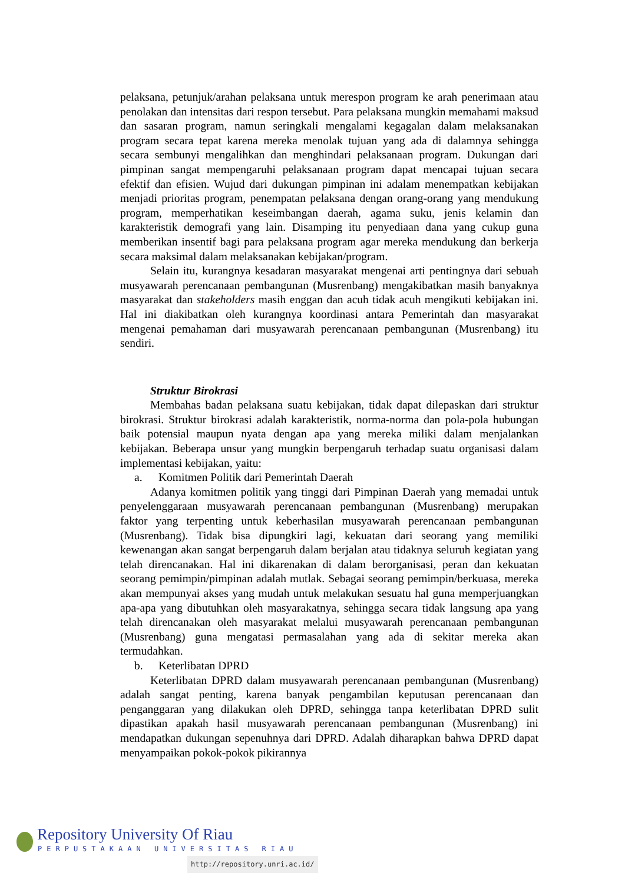pelaksana, petunjuk/arahan pelaksana untuk merespon program ke arah penerimaan atau penolakan dan intensitas dari respon tersebut. Para pelaksana mungkin memahami maksud dan sasaran program, namun seringkali mengalami kegagalan dalam melaksanakan program secara tepat karena mereka menolak tujuan yang ada di dalamnya sehingga secara sembunyi mengalihkan dan menghindari pelaksanaan program. Dukungan dari pimpinan sangat mempengaruhi pelaksanaan program dapat mencapai tujuan secara efektif dan efisien. Wujud dari dukungan pimpinan ini adalam menempatkan kebijakan menjadi prioritas program, penempatan pelaksana dengan orang-orang yang mendukung program, memperhatikan keseimbangan daerah, agama suku, jenis kelamin dan karakteristik demografi yang lain. Disamping itu penyediaan dana yang cukup guna memberikan insentif bagi para pelaksana program agar mereka mendukung dan berkerja secara maksimal dalam melaksanakan kebijakan/program.
Selain itu, kurangnya kesadaran masyarakat mengenai arti pentingnya dari sebuah musyawarah perencanaan pembangunan (Musrenbang) mengakibatkan masih banyaknya masyarakat dan stakeholders masih enggan dan acuh tidak acuh mengikuti kebijakan ini. Hal ini diakibatkan oleh kurangnya koordinasi antara Pemerintah dan masyarakat mengenai pemahaman dari musyawarah perencanaan pembangunan (Musrenbang) itu sendiri.
Struktur Birokrasi
Membahas badan pelaksana suatu kebijakan, tidak dapat dilepaskan dari struktur birokrasi. Struktur birokrasi adalah karakteristik, norma-norma dan pola-pola hubungan baik potensial maupun nyata dengan apa yang mereka miliki dalam menjalankan kebijakan. Beberapa unsur yang mungkin berpengaruh terhadap suatu organisasi dalam implementasi kebijakan, yaitu:
a. Komitmen Politik dari Pemerintah Daerah
Adanya komitmen politik yang tinggi dari Pimpinan Daerah yang memadai untuk penyelenggaraan musyawarah perencanaan pembangunan (Musrenbang) merupakan faktor yang terpenting untuk keberhasilan musyawarah perencanaan pembangunan (Musrenbang). Tidak bisa dipungkiri lagi, kekuatan dari seorang yang memiliki kewenangan akan sangat berpengaruh dalam berjalan atau tidaknya seluruh kegiatan yang telah direncanakan. Hal ini dikarenakan di dalam berorganisasi, peran dan kekuatan seorang pemimpin/pimpinan adalah mutlak. Sebagai seorang pemimpin/berkuasa, mereka akan mempunyai akses yang mudah untuk melakukan sesuatu hal guna memperjuangkan apa-apa yang dibutuhkan oleh masyarakatnya, sehingga secara tidak langsung apa yang telah direncanakan oleh masyarakat melalui musyawarah perencanaan pembangunan (Musrenbang) guna mengatasi permasalahan yang ada di sekitar mereka akan termudahkan.
b. Keterlibatan DPRD
Keterlibatan DPRD dalam musyawarah perencanaan pembangunan (Musrenbang) adalah sangat penting, karena banyak pengambilan keputusan perencanaan dan penganggaran yang dilakukan oleh DPRD, sehingga tanpa keterlibatan DPRD sulit dipastikan apakah hasil musyawarah perencanaan pembangunan (Musrenbang) ini mendapatkan dukungan sepenuhnya dari DPRD. Adalah diharapkan bahwa DPRD dapat menyampaikan pokok-pokok pikirannya
Repository University Of Riau
PERPUSTAKAAN UNIVERSITAS RIAU
http://repository.unri.ac.id/